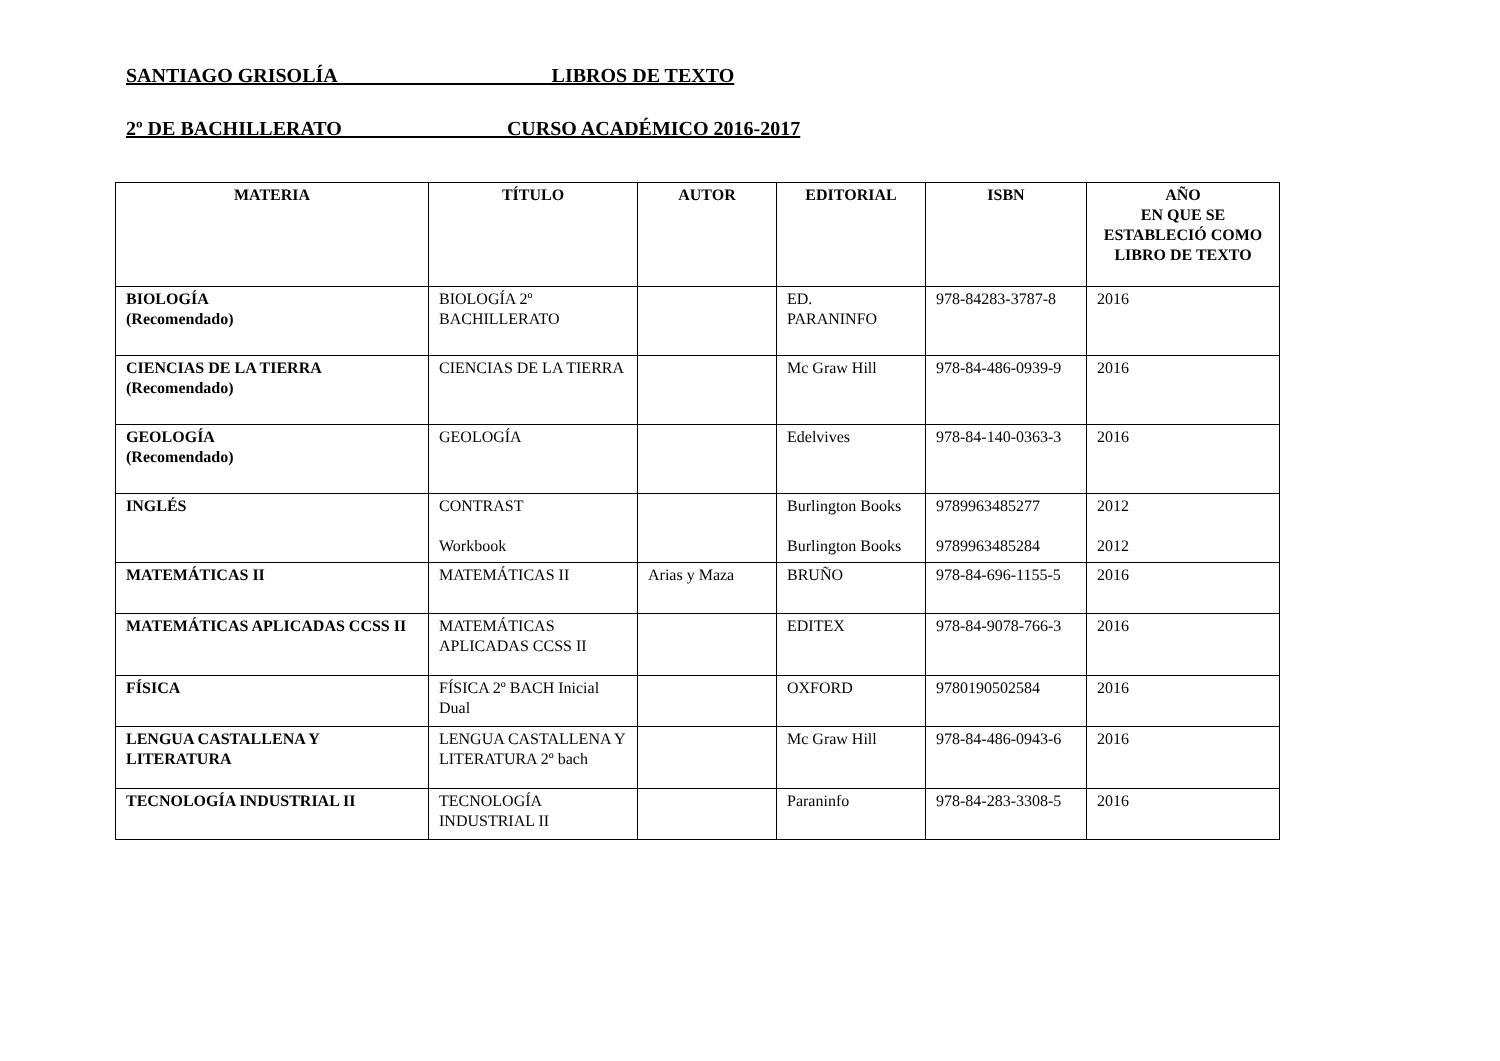SANTIAGO GRISOLÍA LIBROS DE TEXTO
2º DE BACHILLERATO _______ CURSO ACADÉMICO 2016-2017
| MATERIA | TÍTULO | AUTOR | EDITORIAL | ISBN | AÑO EN QUE SE ESTABLECIÓ COMO LIBRO DE TEXTO |
| --- | --- | --- | --- | --- | --- |
| BIOLOGÍA (Recomendado) | BIOLOGÍA 2º BACHILLERATO | | ED. PARANINFO | 978-84283-3787-8 | 2016 |
| CIENCIAS DE LA TIERRA (Recomendado) | CIENCIAS DE LA TIERRA | | Mc Graw Hill | 978-84-486-0939-9 | 2016 |
| GEOLOGÍA (Recomendado) | GEOLOGÍA | | Edelvives | 978-84-140-0363-3 | 2016 |
| INGLÉS | CONTRAST Workbook | | Burlington Books Burlington Books | 9789963485277 9789963485284 | 2012 2012 |
| MATEMÁTICAS II | MATEMÁTICAS II | Arias y Maza | BRUÑO | 978-84-696-1155-5 | 2016 |
| MATEMÁTICAS APLICADAS CCSS II | MATEMÁTICAS APLICADAS CCSS II | | EDITEX | 978-84-9078-766-3 | 2016 |
| FÍSICA | FÍSICA 2º BACH Inicial Dual | | OXFORD | 9780190502584 | 2016 |
| LENGUA CASTALLENA Y LITERATURA | LENGUA CASTALLENA Y LITERATURA 2º bach | | Mc Graw Hill | 978-84-486-0943-6 | 2016 |
| TECNOLOGÍA INDUSTRIAL II | TECNOLOGÍA INDUSTRIAL II | | Paraninfo | 978-84-283-3308-5 | 2016 |